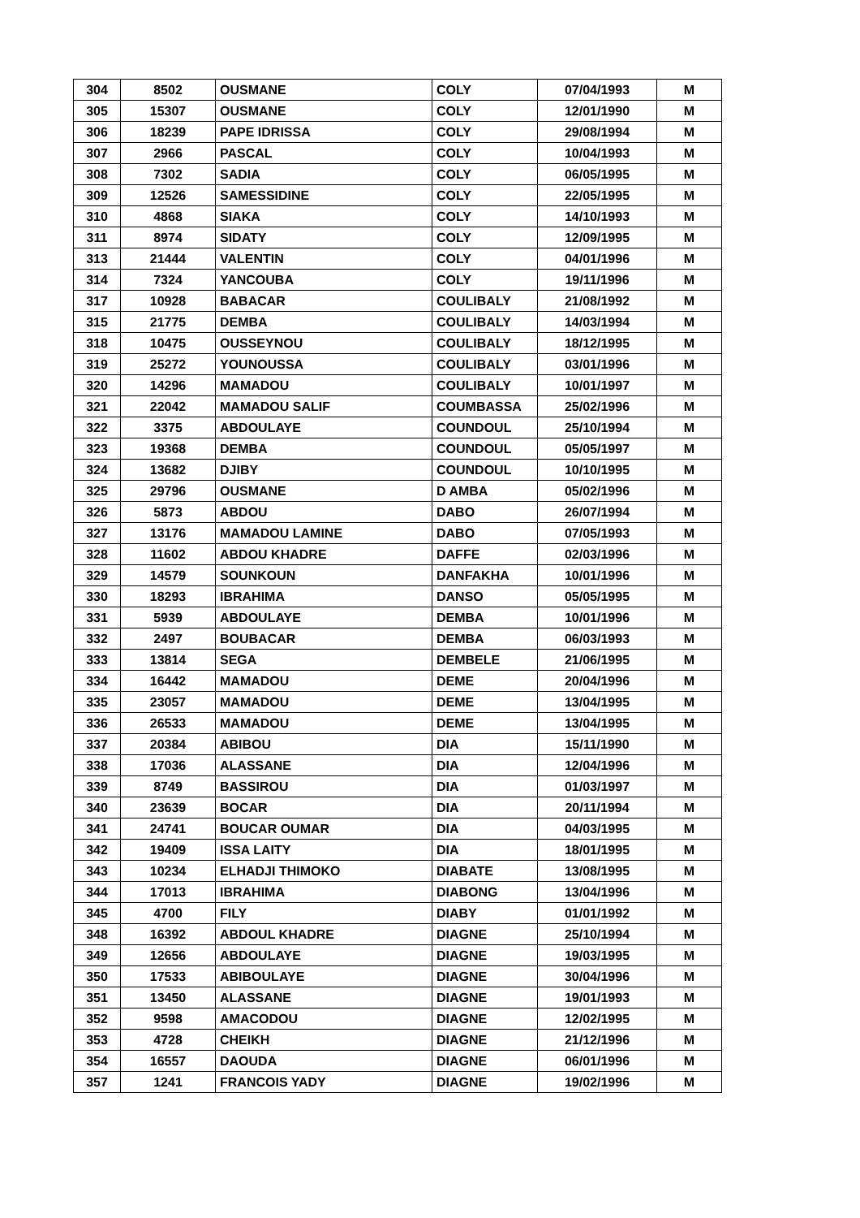| 304 | 8502 | OUSMANE | COLY | 07/04/1993 | M |
| 305 | 15307 | OUSMANE | COLY | 12/01/1990 | M |
| 306 | 18239 | PAPE IDRISSA | COLY | 29/08/1994 | M |
| 307 | 2966 | PASCAL | COLY | 10/04/1993 | M |
| 308 | 7302 | SADIA | COLY | 06/05/1995 | M |
| 309 | 12526 | SAMESSIDINE | COLY | 22/05/1995 | M |
| 310 | 4868 | SIAKA | COLY | 14/10/1993 | M |
| 311 | 8974 | SIDATY | COLY | 12/09/1995 | M |
| 313 | 21444 | VALENTIN | COLY | 04/01/1996 | M |
| 314 | 7324 | YANCOUBA | COLY | 19/11/1996 | M |
| 317 | 10928 | BABACAR | COULIBALY | 21/08/1992 | M |
| 315 | 21775 | DEMBA | COULIBALY | 14/03/1994 | M |
| 318 | 10475 | OUSSEYNOU | COULIBALY | 18/12/1995 | M |
| 319 | 25272 | YOUNOUSSA | COULIBALY | 03/01/1996 | M |
| 320 | 14296 | MAMADOU | COULIBALY | 10/01/1997 | M |
| 321 | 22042 | MAMADOU SALIF | COUMBASSA | 25/02/1996 | M |
| 322 | 3375 | ABDOULAYE | COUNDOUL | 25/10/1994 | M |
| 323 | 19368 | DEMBA | COUNDOUL | 05/05/1997 | M |
| 324 | 13682 | DJIBY | COUNDOUL | 10/10/1995 | M |
| 325 | 29796 | OUSMANE | D AMBA | 05/02/1996 | M |
| 326 | 5873 | ABDOU | DABO | 26/07/1994 | M |
| 327 | 13176 | MAMADOU LAMINE | DABO | 07/05/1993 | M |
| 328 | 11602 | ABDOU KHADRE | DAFFE | 02/03/1996 | M |
| 329 | 14579 | SOUNKOUN | DANFAKHA | 10/01/1996 | M |
| 330 | 18293 | IBRAHIMA | DANSO | 05/05/1995 | M |
| 331 | 5939 | ABDOULAYE | DEMBA | 10/01/1996 | M |
| 332 | 2497 | BOUBACAR | DEMBA | 06/03/1993 | M |
| 333 | 13814 | SEGA | DEMBELE | 21/06/1995 | M |
| 334 | 16442 | MAMADOU | DEME | 20/04/1996 | M |
| 335 | 23057 | MAMADOU | DEME | 13/04/1995 | M |
| 336 | 26533 | MAMADOU | DEME | 13/04/1995 | M |
| 337 | 20384 | ABIBOU | DIA | 15/11/1990 | M |
| 338 | 17036 | ALASSANE | DIA | 12/04/1996 | M |
| 339 | 8749 | BASSIROU | DIA | 01/03/1997 | M |
| 340 | 23639 | BOCAR | DIA | 20/11/1994 | M |
| 341 | 24741 | BOUCAR OUMAR | DIA | 04/03/1995 | M |
| 342 | 19409 | ISSA LAITY | DIA | 18/01/1995 | M |
| 343 | 10234 | ELHADJI THIMOKO | DIABATE | 13/08/1995 | M |
| 344 | 17013 | IBRAHIMA | DIABONG | 13/04/1996 | M |
| 345 | 4700 | FILY | DIABY | 01/01/1992 | M |
| 348 | 16392 | ABDOUL KHADRE | DIAGNE | 25/10/1994 | M |
| 349 | 12656 | ABDOULAYE | DIAGNE | 19/03/1995 | M |
| 350 | 17533 | ABIBOULAYE | DIAGNE | 30/04/1996 | M |
| 351 | 13450 | ALASSANE | DIAGNE | 19/01/1993 | M |
| 352 | 9598 | AMACODOU | DIAGNE | 12/02/1995 | M |
| 353 | 4728 | CHEIKH | DIAGNE | 21/12/1996 | M |
| 354 | 16557 | DAOUDA | DIAGNE | 06/01/1996 | M |
| 357 | 1241 | FRANCOIS YADY | DIAGNE | 19/02/1996 | M |